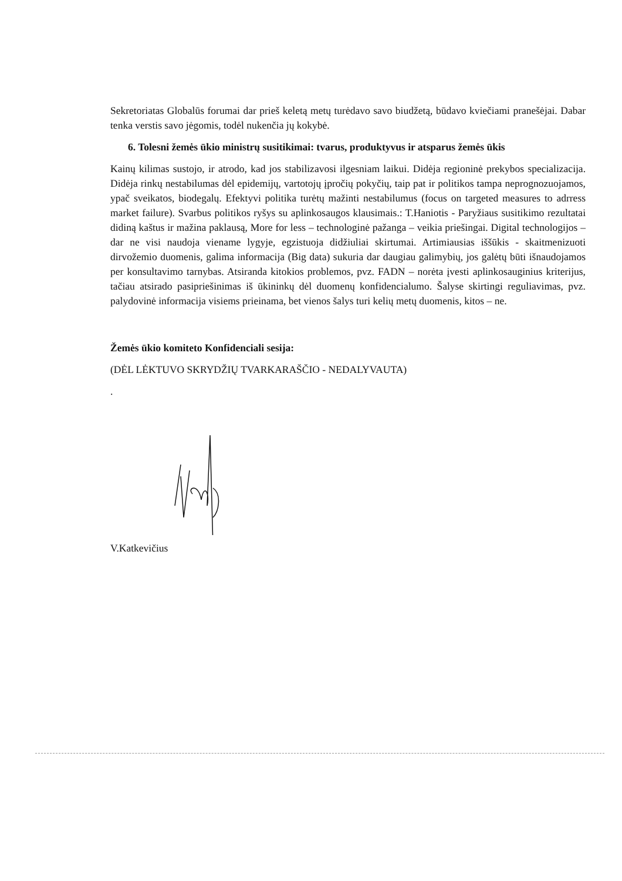Sekretoriatas Globalūs forumai dar prieš keletą metų turėdavo savo biudžetą, būdavo kviečiami pranešėjai. Dabar tenka verstis savo jėgomis, todėl nukenčia jų kokybė.
6. Tolesni žemės ūkio ministrų susitikimai: tvarus, produktyvus ir atsparus žemės ūkis
Kainų kilimas sustojo, ir atrodo, kad jos stabilizavosi ilgesniam laikui. Didėja regioninė prekybos specializacija. Didėja rinkų nestabilumas dėl epidemijų, vartotojų įpročių pokyčių, taip pat ir politikos tampa neprognozuojamos, ypač sveikatos, biodegalų. Efektyvi politika turėtų mažinti nestabilumus (focus on targeted measures to adrress market failure). Svarbus politikos ryšys su aplinkosaugos klausimais.: T.Haniotis - Paryžiaus susitikimo rezultatai didiną kaštus ir mažina paklausą, More for less – technologinė pažanga – veikia priešingai. Digital technologijos – dar ne visi naudoja viename lygyje, egzistuoja didžiuliai skirtumai. Artimiausias iššūkis - skaitmenizuoti dirvožemio duomenis, galima informacija (Big data) sukuria dar daugiau galimybių, jos galėtų būti išnaudojamos per konsultavimo tarnybas. Atsiranda kitokios problemos, pvz. FADN – norėta įvesti aplinkosauginius kriterijus, tačiau atsirado pasipriešinimas iš ūkininkų dėl duomenų konfidencialumo. Šalyse skirtingi reguliavimas, pvz. palydovinė informacija visiems prieinama, bet vienos šalys turi kelių metų duomenis, kitos – ne.
Žemės ūkio komiteto Konfidenciali sesija:
(DĖL LĖKTUVO SKRYDŽIŲ TVARKARAŠČIO - NEDALYVAUTA)
.
V.Katkevičius